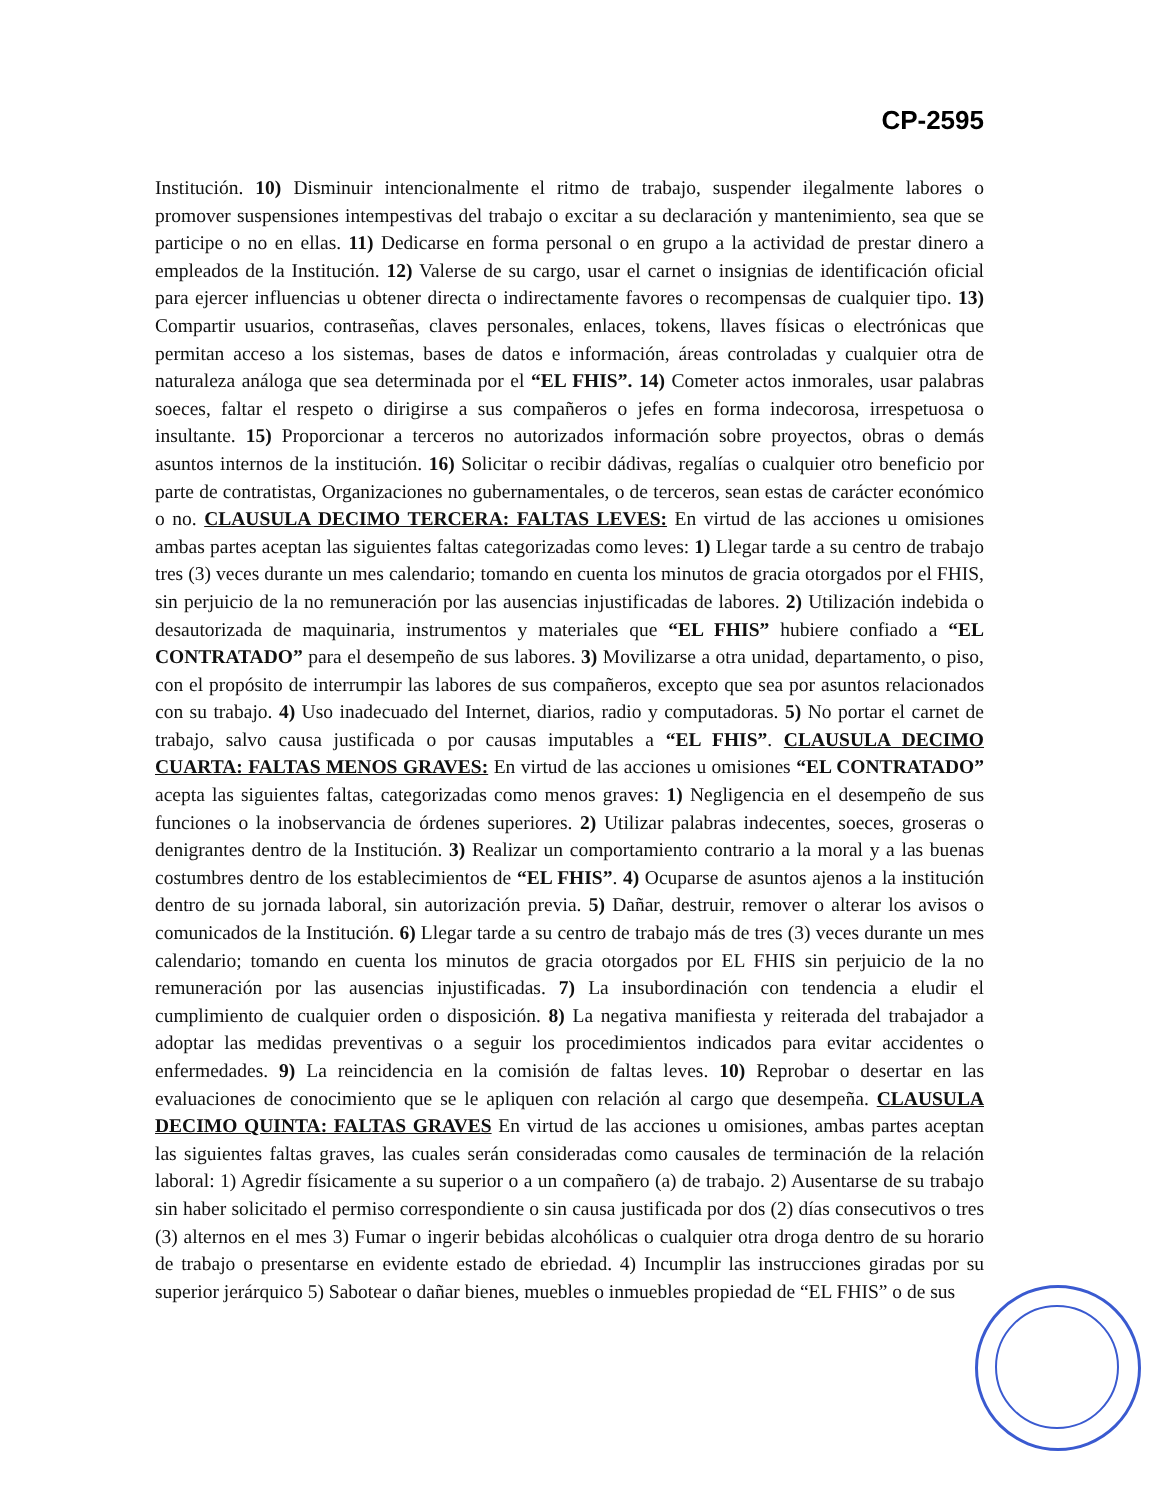CP-2595
Institución. 10) Disminuir intencionalmente el ritmo de trabajo, suspender ilegalmente labores o promover suspensiones intempestivas del trabajo o excitar a su declaración y mantenimiento, sea que se participe o no en ellas. 11) Dedicarse en forma personal o en grupo a la actividad de prestar dinero a empleados de la Institución. 12) Valerse de su cargo, usar el carnet o insignias de identificación oficial para ejercer influencias u obtener directa o indirectamente favores o recompensas de cualquier tipo. 13) Compartir usuarios, contraseñas, claves personales, enlaces, tokens, llaves físicas o electrónicas que permitan acceso a los sistemas, bases de datos e información, áreas controladas y cualquier otra de naturaleza análoga que sea determinada por el “EL FHIS”. 14) Cometer actos inmorales, usar palabras soeces, faltar el respeto o dirigirse a sus compañeros o jefes en forma indecorosa, irrespetuosa o insultante. 15) Proporcionar a terceros no autorizados información sobre proyectos, obras o demás asuntos internos de la institución. 16) Solicitar o recibir dádivas, regalías o cualquier otro beneficio por parte de contratistas, Organizaciones no gubernamentales, o de terceros, sean estas de carácter económico o no. CLAUSULA DECIMO TERCERA: FALTAS LEVES: En virtud de las acciones u omisiones ambas partes aceptan las siguientes faltas categorizadas como leves: 1) Llegar tarde a su centro de trabajo tres (3) veces durante un mes calendario; tomando en cuenta los minutos de gracia otorgados por el FHIS, sin perjuicio de la no remuneración por las ausencias injustificadas de labores. 2) Utilización indebida o desautorizada de maquinaria, instrumentos y materiales que “EL FHIS” hubiere confiado a “EL CONTRATADO” para el desempeño de sus labores. 3) Movilizarse a otra unidad, departamento, o piso, con el propósito de interrumpir las labores de sus compañeros, excepto que sea por asuntos relacionados con su trabajo. 4) Uso inadecuado del Internet, diarios, radio y computadoras. 5) No portar el carnet de trabajo, salvo causa justificada o por causas imputables a “EL FHIS”. CLAUSULA DECIMO CUARTA: FALTAS MENOS GRAVES: En virtud de las acciones u omisiones “EL CONTRATADO” acepta las siguientes faltas, categorizadas como menos graves: 1) Negligencia en el desempeño de sus funciones o la inobservancia de órdenes superiores. 2) Utilizar palabras indecentes, soeces, groseras o denigrantes dentro de la Institución. 3) Realizar un comportamiento contrario a la moral y a las buenas costumbres dentro de los establecimientos de “EL FHIS”. 4) Ocuparse de asuntos ajenos a la institución dentro de su jornada laboral, sin autorización previa. 5) Dañar, destruir, remover o alterar los avisos o comunicados de la Institución. 6) Llegar tarde a su centro de trabajo más de tres (3) veces durante un mes calendario; tomando en cuenta los minutos de gracia otorgados por EL FHIS sin perjuicio de la no remuneración por las ausencias injustificadas. 7) La insubordinación con tendencia a eludir el cumplimiento de cualquier orden o disposición. 8) La negativa manifiesta y reiterada del trabajador a adoptar las medidas preventivas o a seguir los procedimientos indicados para evitar accidentes o enfermedades. 9) La reincidencia en la comisión de faltas leves. 10) Reprobar o desertar en las evaluaciones de conocimiento que se le apliquen con relación al cargo que desempeña. CLAUSULA DECIMO QUINTA: FALTAS GRAVES En virtud de las acciones u omisiones, ambas partes aceptan las siguientes faltas graves, las cuales serán consideradas como causales de terminación de la relación laboral: 1) Agredir físicamente a su superior o a un compañero (a) de trabajo. 2) Ausentarse de su trabajo sin haber solicitado el permiso correspondiente o sin causa justificada por dos (2) días consecutivos o tres (3) alternos en el mes 3) Fumar o ingerir bebidas alcohólicas o cualquier otra droga dentro de su horario de trabajo o presentarse en evidente estado de ebriedad. 4) Incumplir las instrucciones giradas por su superior jerárquico 5) Sabotear o dañar bienes, muebles o inmuebles propiedad de “EL FHIS” o de sus